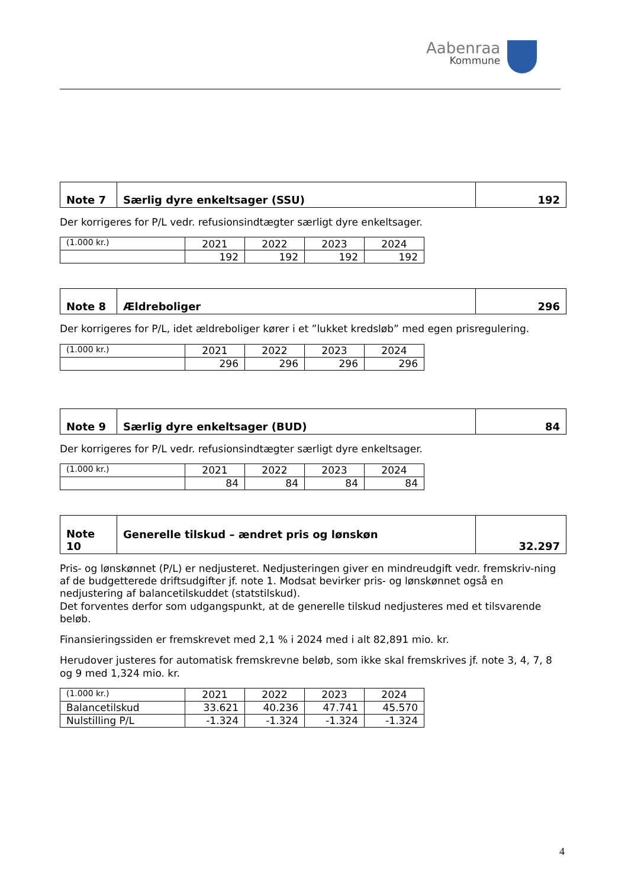Aabenraa
Kommune
| Note 7 | Særlig dyre enkeltsager (SSU) | 192 |
Der korrigeres for P/L vedr. refusionsindtægter særligt dyre enkeltsager.
| (1.000 kr.) | 2021 | 2022 | 2023 | 2024 |
| | 192 | 192 | 192 | 192 |
| Note 8 | Ældreboliger | 296 |
Der korrigeres for P/L, idet ældreboliger kører i et ”lukket kredsløb” med egen prisregulering.
| (1.000 kr.) | 2021 | 2022 | 2023 | 2024 |
| | 296 | 296 | 296 | 296 |
| Note 9 | Særlig dyre enkeltsager (BUD) | 84 |
Der korrigeres for P/L vedr. refusionsindtægter særligt dyre enkeltsager.
| (1.000 kr.) | 2021 | 2022 | 2023 | 2024 |
| | 84 | 84 | 84 | 84 |
| Note 10 | Generelle tilskud – ændret pris og lønskøn | 32.297 |
Pris- og lønskønnet (P/L) er nedjusteret. Nedjusteringen giver en mindreudgift vedr. fremskriv-ning af de budgetterede driftsudgifter jf. note 1. Modsat bevirker pris- og lønskønnet også en nedjustering af balancetilskuddet (statstilskud).
Det forventes derfor som udgangspunkt, at de generelle tilskud nedjusteres med et tilsvarende beløb.
Finansieringssiden er fremskrevet med 2,1 % i 2024 med i alt 82,891 mio. kr.
Herudover justeres for automatisk fremskrevne beløb, som ikke skal fremskrives jf. note 3, 4, 7, 8 og 9 med 1,324 mio. kr.
| (1.000 kr.) | 2021 | 2022 | 2023 | 2024 |
| Balancetilskud | 33.621 | 40.236 | 47.741 | 45.570 |
| Nulstilling P/L | -1.324 | -1.324 | -1.324 | -1.324 |
4